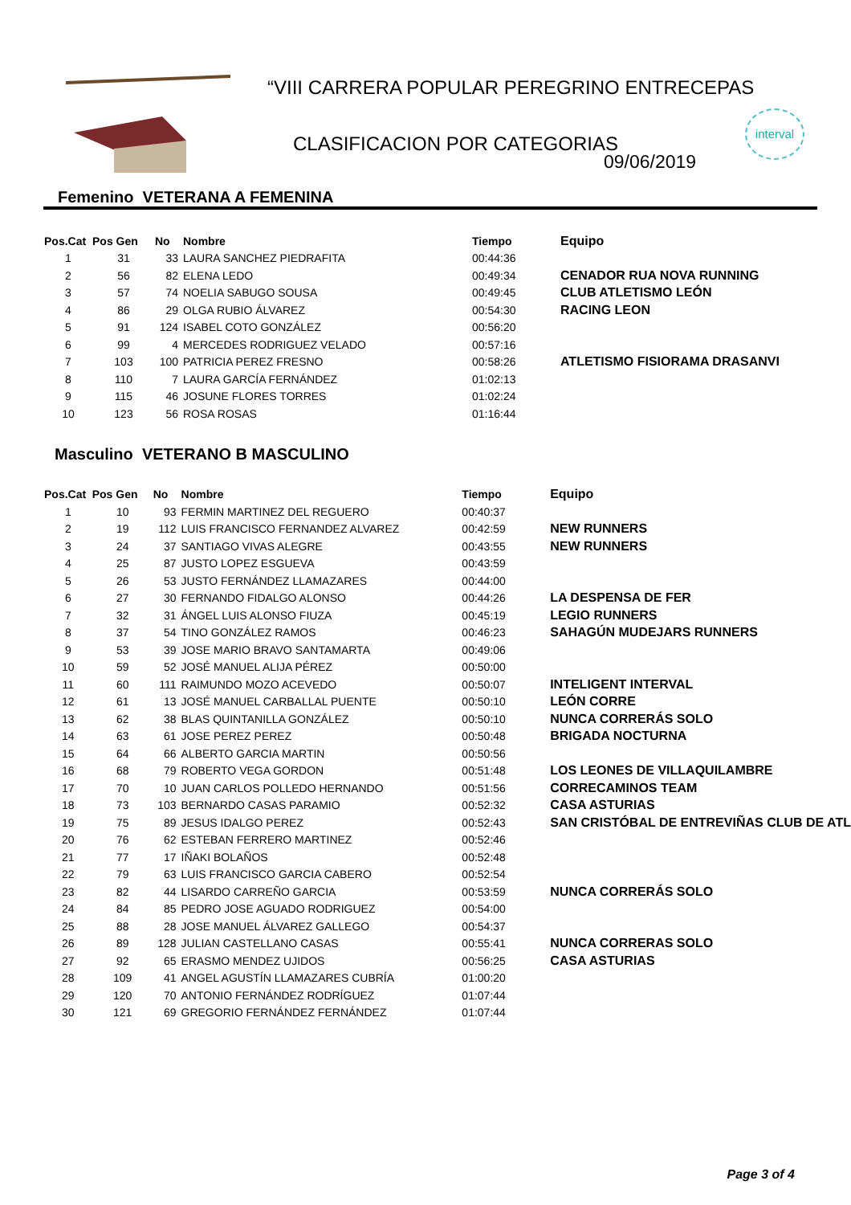“VIII CARRERA POPULAR PEREGRINO ENTRECEPAS
CLASIFICACION POR CATEGORIAS
09/06/2019
interval
Femenino VETERANA A FEMENINA
| Pos.Cat | Pos Gen | No | Nombre | Tiempo | Equipo |
| --- | --- | --- | --- | --- | --- |
| 1 | 31 | 33 | LAURA SANCHEZ PIEDRAFITA | 00:44:36 | |
| 2 | 56 | 82 | ELENA LEDO | 00:49:34 | CENADOR RUA NOVA RUNNING |
| 3 | 57 | 74 | NOELIA SABUGO SOUSA | 00:49:45 | CLUB ATLETISMO LEÓN |
| 4 | 86 | 29 | OLGA RUBIO ÁLVAREZ | 00:54:30 | RACING LEON |
| 5 | 91 | 124 | ISABEL COTO GONZÁLEZ | 00:56:20 | |
| 6 | 99 | 4 | MERCEDES RODRIGUEZ VELADO | 00:57:16 | |
| 7 | 103 | 100 | PATRICIA PEREZ FRESNO | 00:58:26 | ATLETISMO FISIORAMA DRASANVI |
| 8 | 110 | 7 | LAURA GARCÍA FERNÁNDEZ | 01:02:13 | |
| 9 | 115 | 46 | JOSUNE FLORES TORRES | 01:02:24 | |
| 10 | 123 | 56 | ROSA ROSAS | 01:16:44 | |
Masculino VETERANO B MASCULINO
| Pos.Cat | Pos Gen | No | Nombre | Tiempo | Equipo |
| --- | --- | --- | --- | --- | --- |
| 1 | 10 | 93 | FERMIN MARTINEZ DEL REGUERO | 00:40:37 | |
| 2 | 19 | 112 | LUIS FRANCISCO FERNANDEZ ALVAREZ | 00:42:59 | NEW RUNNERS |
| 3 | 24 | 37 | SANTIAGO VIVAS ALEGRE | 00:43:55 | NEW RUNNERS |
| 4 | 25 | 87 | JUSTO LOPEZ ESGUEVA | 00:43:59 | |
| 5 | 26 | 53 | JUSTO FERNÁNDEZ LLAMAZARES | 00:44:00 | |
| 6 | 27 | 30 | FERNANDO FIDALGO ALONSO | 00:44:26 | LA DESPENSA DE FER |
| 7 | 32 | 31 | ÁNGEL LUIS ALONSO FIUZA | 00:45:19 | LEGIO RUNNERS |
| 8 | 37 | 54 | TINO GONZÁLEZ RAMOS | 00:46:23 | SAHAGÚN MUDEJARS RUNNERS |
| 9 | 53 | 39 | JOSE MARIO BRAVO SANTAMARTA | 00:49:06 | |
| 10 | 59 | 52 | JOSÉ MANUEL ALIJA PÉREZ | 00:50:00 | |
| 11 | 60 | 111 | RAIMUNDO MOZO ACEVEDO | 00:50:07 | INTELIGENT INTERVAL |
| 12 | 61 | 13 | JOSÉ MANUEL CARBALLAL PUENTE | 00:50:10 | LEÓN CORRE |
| 13 | 62 | 38 | BLAS QUINTANILLA GONZÁLEZ | 00:50:10 | NUNCA CORRERÁS SOLO |
| 14 | 63 | 61 | JOSE PEREZ PEREZ | 00:50:48 | BRIGADA NOCTURNA |
| 15 | 64 | 66 | ALBERTO GARCIA MARTIN | 00:50:56 | |
| 16 | 68 | 79 | ROBERTO VEGA GORDON | 00:51:48 | LOS LEONES DE VILLAQUILAMBRE |
| 17 | 70 | 10 | JUAN CARLOS POLLEDO HERNANDO | 00:51:56 | CORRECAMINOS TEAM |
| 18 | 73 | 103 | BERNARDO CASAS PARAMIO | 00:52:32 | CASA ASTURIAS |
| 19 | 75 | 89 | JESUS IDALGO PEREZ | 00:52:43 | SAN CRISTÓBAL DE ENTREVIÑAS CLUB DE ATL |
| 20 | 76 | 62 | ESTEBAN FERRERO MARTINEZ | 00:52:46 | |
| 21 | 77 | 17 | IÑAKI BOLAÑOS | 00:52:48 | |
| 22 | 79 | 63 | LUIS FRANCISCO GARCIA CABERO | 00:52:54 | |
| 23 | 82 | 44 | LISARDO CARREÑO GARCIA | 00:53:59 | NUNCA CORRERÁS SOLO |
| 24 | 84 | 85 | PEDRO JOSE AGUADO RODRIGUEZ | 00:54:00 | |
| 25 | 88 | 28 | JOSE MANUEL ÁLVAREZ GALLEGO | 00:54:37 | |
| 26 | 89 | 128 | JULIAN CASTELLANO CASAS | 00:55:41 | NUNCA CORRERAS SOLO |
| 27 | 92 | 65 | ERASMO MENDEZ UJIDOS | 00:56:25 | CASA ASTURIAS |
| 28 | 109 | 41 | ANGEL AGUSTÍN LLAMAZARES CUBRÍA | 01:00:20 | |
| 29 | 120 | 70 | ANTONIO FERNÁNDEZ RODRÍGUEZ | 01:07:44 | |
| 30 | 121 | 69 | GREGORIO FERNÁNDEZ FERNÁNDEZ | 01:07:44 | |
Page 3 of 4